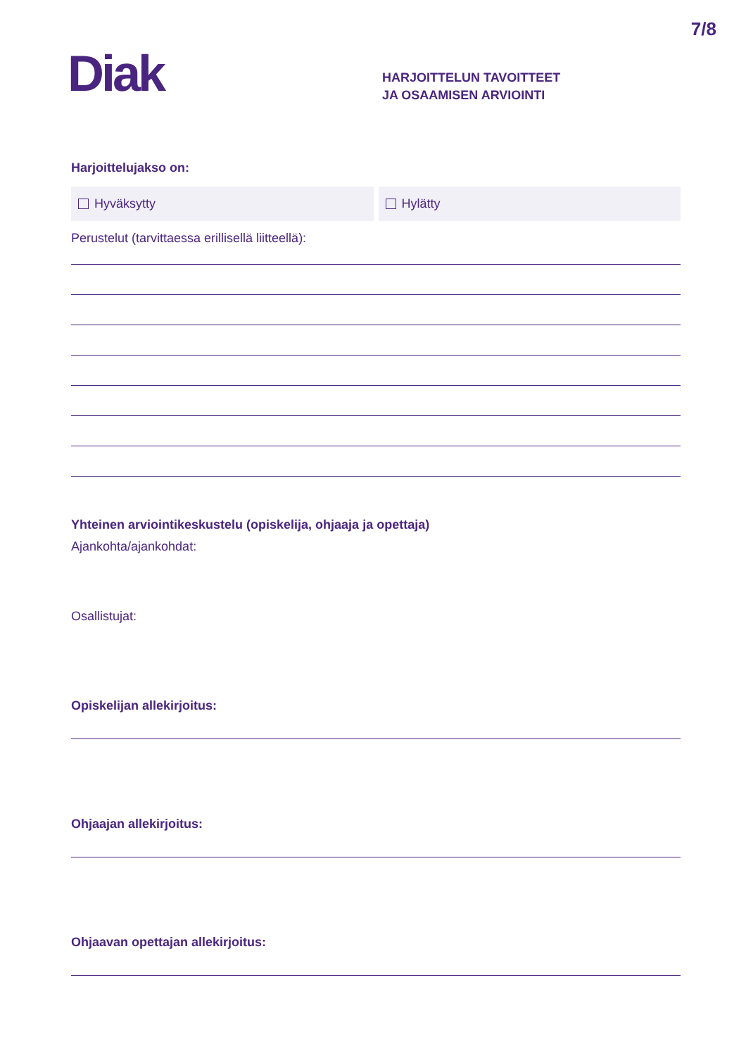7/8
Diak
HARJOITTELUN TAVOITTEET
JA OSAAMISEN ARVIOINTI
Harjoittelujakso on:
Hyväksytty Hylätty
Perustelut (tarvittaessa erillisellä liitteellä):
Yhteinen arviointikeskustelu (opiskelija, ohjaaja ja opettaja)
Ajankohta/ajankohdat:
Osallistujat:
Opiskelijan allekirjoitus:
Ohjaajan allekirjoitus:
Ohjaavan opettajan allekirjoitus: